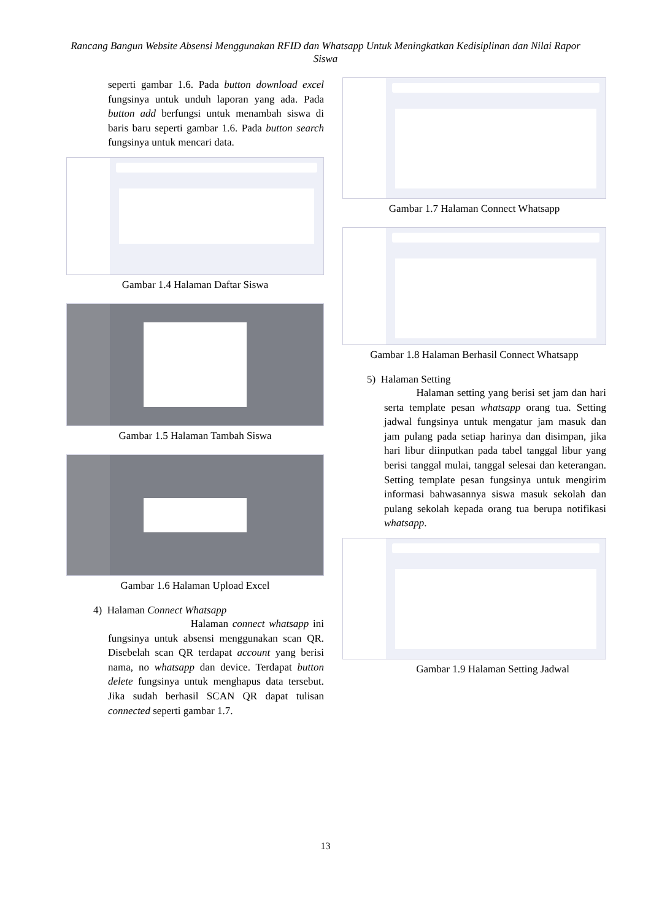Rancang Bangun Website Absensi Menggunakan RFID dan Whatsapp Untuk Meningkatkan Kedisiplinan dan Nilai Rapor Siswa
seperti gambar 1.6. Pada button download excel fungsinya untuk unduh laporan yang ada. Pada button add berfungsi untuk menambah siswa di baris baru seperti gambar 1.6. Pada button search fungsinya untuk mencari data.
Gambar 1.4 Halaman Daftar Siswa
Gambar 1.5 Halaman Tambah Siswa
Gambar 1.6 Halaman Upload Excel
4) Halaman Connect Whatsapp
Halaman connect whatsapp ini fungsinya untuk absensi menggunakan scan QR. Disebelah scan QR terdapat account yang berisi nama, no whatsapp dan device. Terdapat button delete fungsinya untuk menghapus data tersebut. Jika sudah berhasil SCAN QR dapat tulisan connected seperti gambar 1.7.
Gambar 1.7 Halaman Connect Whatsapp
Gambar 1.8 Halaman Berhasil Connect Whatsapp
5) Halaman Setting
Halaman setting yang berisi set jam dan hari serta template pesan whatsapp orang tua. Setting jadwal fungsinya untuk mengatur jam masuk dan jam pulang pada setiap harinya dan disimpan, jika hari libur diinputkan pada tabel tanggal libur yang berisi tanggal mulai, tanggal selesai dan keterangan. Setting template pesan fungsinya untuk mengirim informasi bahwasannya siswa masuk sekolah dan pulang sekolah kepada orang tua berupa notifikasi whatsapp.
Gambar 1.9 Halaman Setting Jadwal
13